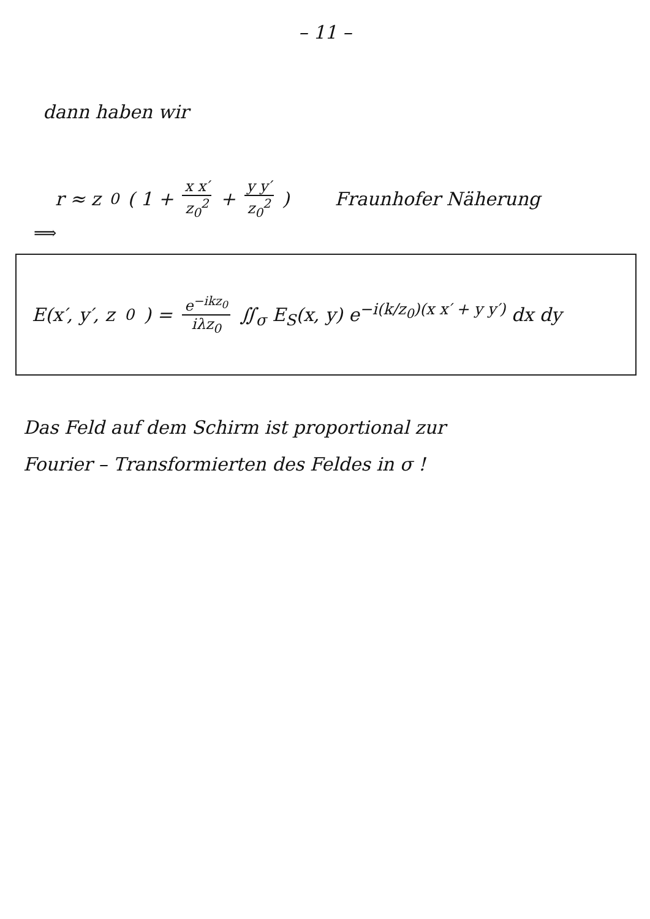– 11 –
dann haben wir
r ≈ z<sub>0</sub> ( 1 + x x′ z<sub>0</sub><sup>2</sup> + y y′ z<sub>0</sub><sup>2</sup> ) Fraunhofer Näherung
⟹
E(x′, y′, z<sub>0</sub>) = e<sup>−ikz<sub>0</sub></sup> iλz<sub>0</sub> ∬<sub>σ</sub> E<sub>S</sub>(x, y) e<sup>−i(k/z<sub>0</sub>)(x x′ + y y′)</sup> dx dy
Das Feld auf dem Schirm ist proportional zur
Fourier – Transformierten des Feldes in σ !